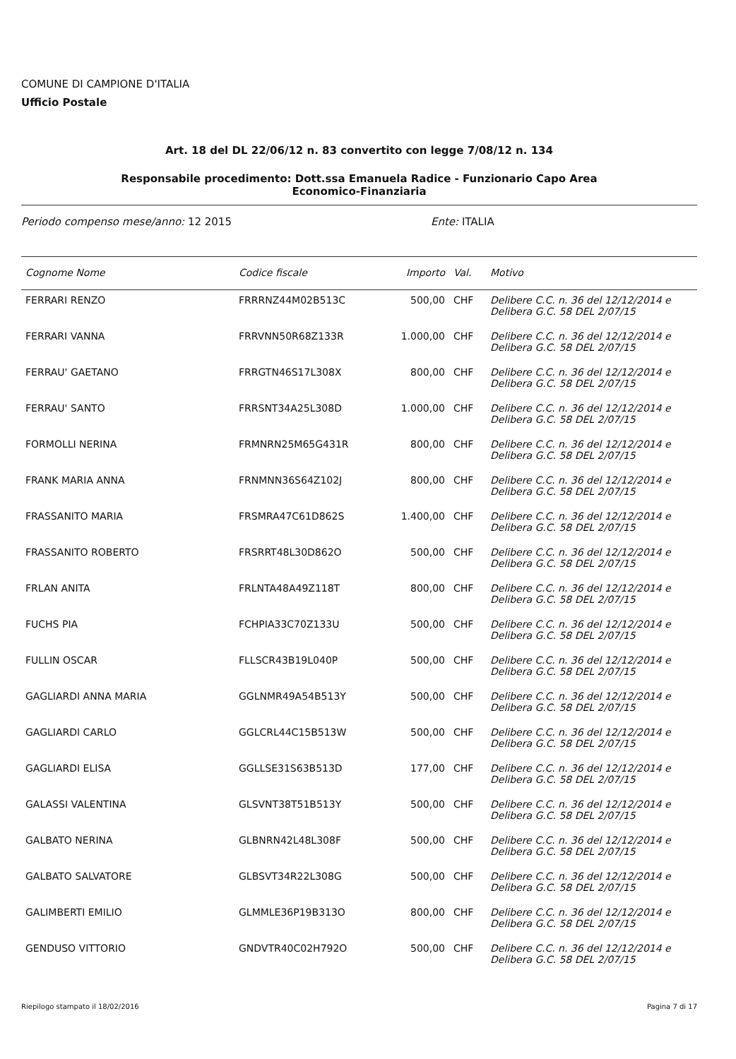COMUNE DI CAMPIONE D'ITALIA
Ufficio Postale
Art. 18 del DL 22/06/12 n. 83 convertito con legge 7/08/12 n. 134
Responsabile procedimento: Dott.ssa Emanuela Radice - Funzionario Capo Area
Economico-Finanziaria
Periodo compenso mese/anno: 12 2015 Ente: ITALIA
| Cognome Nome | Codice fiscale | Importo | Val. | Motivo |
| --- | --- | --- | --- | --- |
| FERRARI RENZO | FRRRNZ44M02B513C | 500,00 | CHF | Delibere C.C. n. 36 del 12/12/2014 e Delibera G.C. 58 DEL 2/07/15 |
| FERRARI VANNA | FRRVNN50R68Z133R | 1.000,00 | CHF | Delibere C.C. n. 36 del 12/12/2014 e Delibera G.C. 58 DEL 2/07/15 |
| FERRAU' GAETANO | FRRGTN46S17L308X | 800,00 | CHF | Delibere C.C. n. 36 del 12/12/2014 e Delibera G.C. 58 DEL 2/07/15 |
| FERRAU' SANTO | FRRSNT34A25L308D | 1.000,00 | CHF | Delibere C.C. n. 36 del 12/12/2014 e Delibera G.C. 58 DEL 2/07/15 |
| FORMOLLI NERINA | FRMNRN25M65G431R | 800,00 | CHF | Delibere C.C. n. 36 del 12/12/2014 e Delibera G.C. 58 DEL 2/07/15 |
| FRANK MARIA ANNA | FRNMNN36S64Z102J | 800,00 | CHF | Delibere C.C. n. 36 del 12/12/2014 e Delibera G.C. 58 DEL 2/07/15 |
| FRASSANITO MARIA | FRSMRA47C61D862S | 1.400,00 | CHF | Delibere C.C. n. 36 del 12/12/2014 e Delibera G.C. 58 DEL 2/07/15 |
| FRASSANITO ROBERTO | FRSRRT48L30D862O | 500,00 | CHF | Delibere C.C. n. 36 del 12/12/2014 e Delibera G.C. 58 DEL 2/07/15 |
| FRLAN ANITA | FRLNTA48A49Z118T | 800,00 | CHF | Delibere C.C. n. 36 del 12/12/2014 e Delibera G.C. 58 DEL 2/07/15 |
| FUCHS PIA | FCHPIA33C70Z133U | 500,00 | CHF | Delibere C.C. n. 36 del 12/12/2014 e Delibera G.C. 58 DEL 2/07/15 |
| FULLIN OSCAR | FLLSCR43B19L040P | 500,00 | CHF | Delibere C.C. n. 36 del 12/12/2014 e Delibera G.C. 58 DEL 2/07/15 |
| GAGLIARDI ANNA MARIA | GGLNMR49A54B513Y | 500,00 | CHF | Delibere C.C. n. 36 del 12/12/2014 e Delibera G.C. 58 DEL 2/07/15 |
| GAGLIARDI CARLO | GGLCRL44C15B513W | 500,00 | CHF | Delibere C.C. n. 36 del 12/12/2014 e Delibera G.C. 58 DEL 2/07/15 |
| GAGLIARDI ELISA | GGLLSE31S63B513D | 177,00 | CHF | Delibere C.C. n. 36 del 12/12/2014 e Delibera G.C. 58 DEL 2/07/15 |
| GALASSI VALENTINA | GLSVNT38T51B513Y | 500,00 | CHF | Delibere C.C. n. 36 del 12/12/2014 e Delibera G.C. 58 DEL 2/07/15 |
| GALBATO NERINA | GLBNRN42L48L308F | 500,00 | CHF | Delibere C.C. n. 36 del 12/12/2014 e Delibera G.C. 58 DEL 2/07/15 |
| GALBATO SALVATORE | GLBSVT34R22L308G | 500,00 | CHF | Delibere C.C. n. 36 del 12/12/2014 e Delibera G.C. 58 DEL 2/07/15 |
| GALIMBERTI EMILIO | GLMMLE36P19B313O | 800,00 | CHF | Delibere C.C. n. 36 del 12/12/2014 e Delibera G.C. 58 DEL 2/07/15 |
| GENDUSO VITTORIO | GNDVTR40C02H792O | 500,00 | CHF | Delibere C.C. n. 36 del 12/12/2014 e Delibera G.C. 58 DEL 2/07/15 |
Riepilogo stampato il 18/02/2016 Pagina 7 di 17